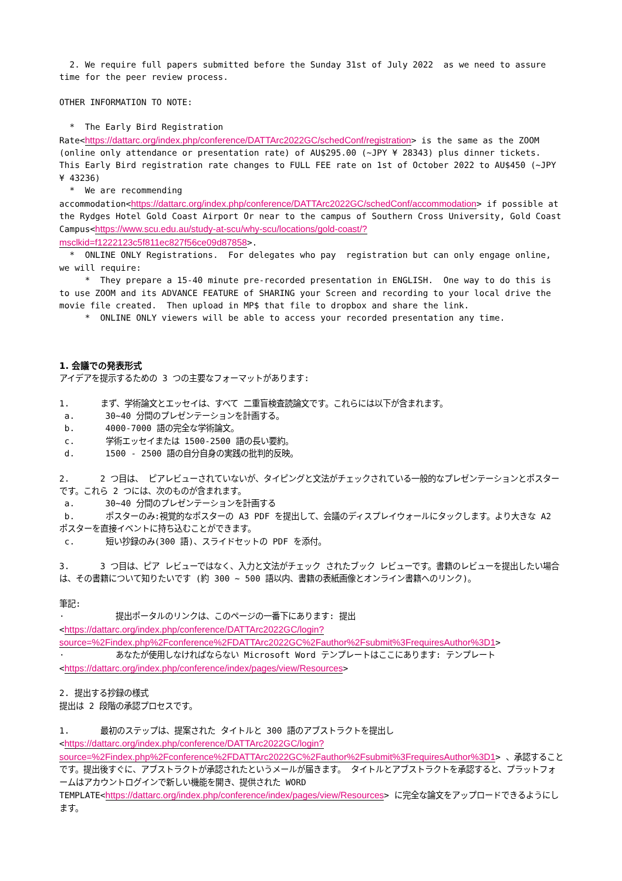2. We require full papers submitted before the Sunday 31st of July 2022 as we need to assure time for the peer review process.
OTHER INFORMATION TO NOTE:
* The Early Bird Registration Rate<https://dattarc.org/index.php/conference/DATTArc2022GC/schedConf/registration> is the same as the ZOOM (online only attendance or presentation rate) of AU$295.00 (~JPY ¥ 28343) plus dinner tickets. This Early Bird registration rate changes to FULL FEE rate on 1st of October 2022 to AU$450 (~JPY ¥ 43236)
* We are recommending accommodation<https://dattarc.org/index.php/conference/DATTArc2022GC/schedConf/accommodation> if possible at the Rydges Hotel Gold Coast Airport Or near to the campus of Southern Cross University, Gold Coast Campus<https://www.scu.edu.au/study-at-scu/why-scu/locations/gold-coast/?msclkid=f1222123c5f811ec827f56ce09d87858>.
* ONLINE ONLY Registrations. For delegates who pay registration but can only engage online, we will require:
* They prepare a 15-40 minute pre-recorded presentation in ENGLISH. One way to do this is to use ZOOM and its ADVANCE FEATURE of SHARING your Screen and recording to your local drive the movie file created. Then upload in MP$ that file to dropbox and share the link.
* ONLINE ONLY viewers will be able to access your recorded presentation any time.
1. 会議での発表形式
アイデアを提示するための 3 つの主要なフォーマットがあります:
1. まず、学術論文とエッセイは、すべて 二重盲検査読論文です。これらには以下が含まれます。
a. 30~40 分間のプレゼンテーションを計画する。
b. 4000-7000 語の完全な学術論文。
c. 学術エッセイまたは 1500-2500 語の長い要約。
d. 1500 - 2500 語の自分自身の実践の批判的反映。
2. 2 つ目は、 ピアレビューされていないが、タイピングと文法がチェックされている一般的なプレゼンテーションとポスター です。これら 2 つには、次のものが含まれます。
a. 30~40 分間のプレゼンテーションを計画する
b. ポスターのみ:視覚的なポスターの A3 PDF を提出して、会議のディスプレイウォールにタックします。より大きな A2 ポスターを直接イベントに持ち込むことができます。
c. 短い抄録のみ(300 語)、スライドセットの PDF を添付。
3. 3 つ目は、ピア レビューではなく、入力と文法がチェック されたブック レビューです。書籍のレビューを提出したい場合は、その書籍について知りたいです (約 300 ~ 500 語以内、書籍の表紙画像とオンライン書籍へのリンク)。
筆記:
· 提出ポータルのリンクは、このページの一番下にあります: 提出 <https://dattarc.org/index.php/conference/DATTArc2022GC/login?source=%2Findex.php%2Fconference%2FDATTArc2022GC%2Fauthor%2Fsubmit%3FrequiresAuthor%3D1>
· あなたが使用しなければならない Microsoft Word テンプレートはここにあります: テンプレート <https://dattarc.org/index.php/conference/index/pages/view/Resources>
2. 提出する抄録の様式
提出は 2 段階の承認プロセスです。
1. 最初のステップは、提案された タイトルと 300 語のアブストラクトを提出し <https://dattarc.org/index.php/conference/DATTArc2022GC/login?source=%2Findex.php%2Fconference%2FDATTArc2022GC%2Fauthor%2Fsubmit%3FrequiresAuthor%3D1> 、承認することです。提出後すぐに、アブストラクトが承認されたというメールが届きます。 タイトルとアブストラクトを承認すると、プラットフォームはアカウントログインで新しい機能を開き、提供された WORD TEMPLATE<https://dattarc.org/index.php/conference/index/pages/view/Resources> に完全な論文をアップロードできるようにします。